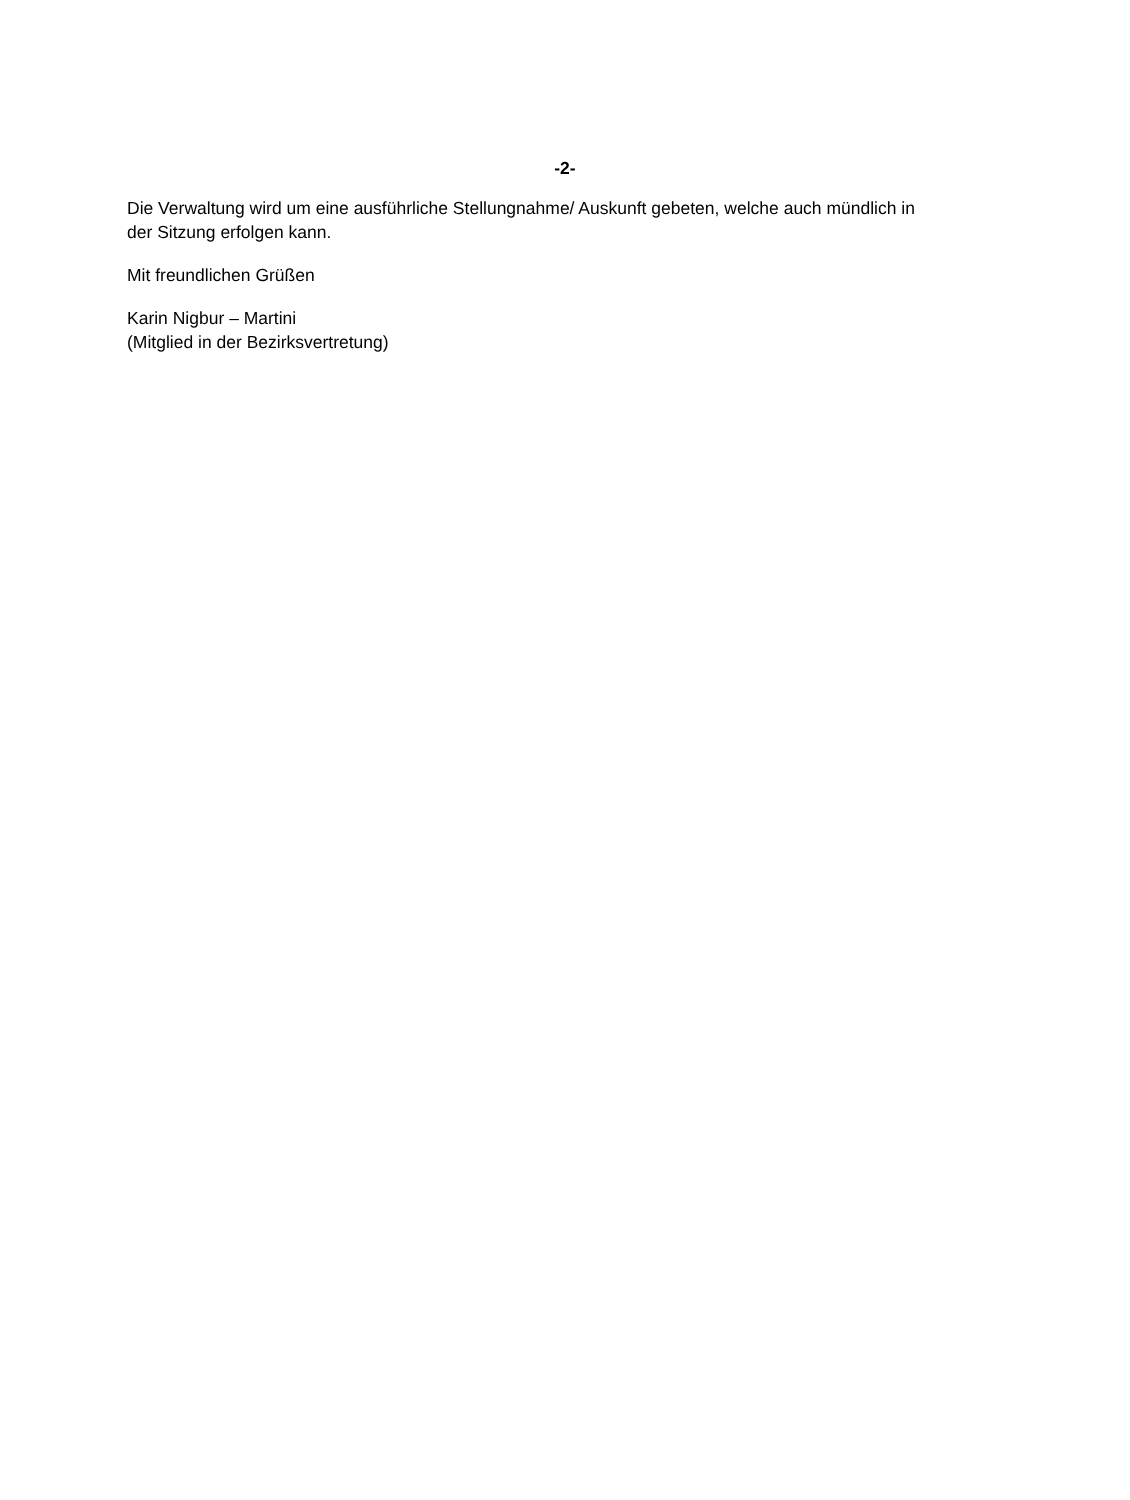-2-
Die Verwaltung wird um eine ausführliche Stellungnahme/ Auskunft gebeten, welche auch mündlich in der Sitzung erfolgen kann.
Mit freundlichen Grüßen
Karin Nigbur – Martini
(Mitglied in der Bezirksvertretung)